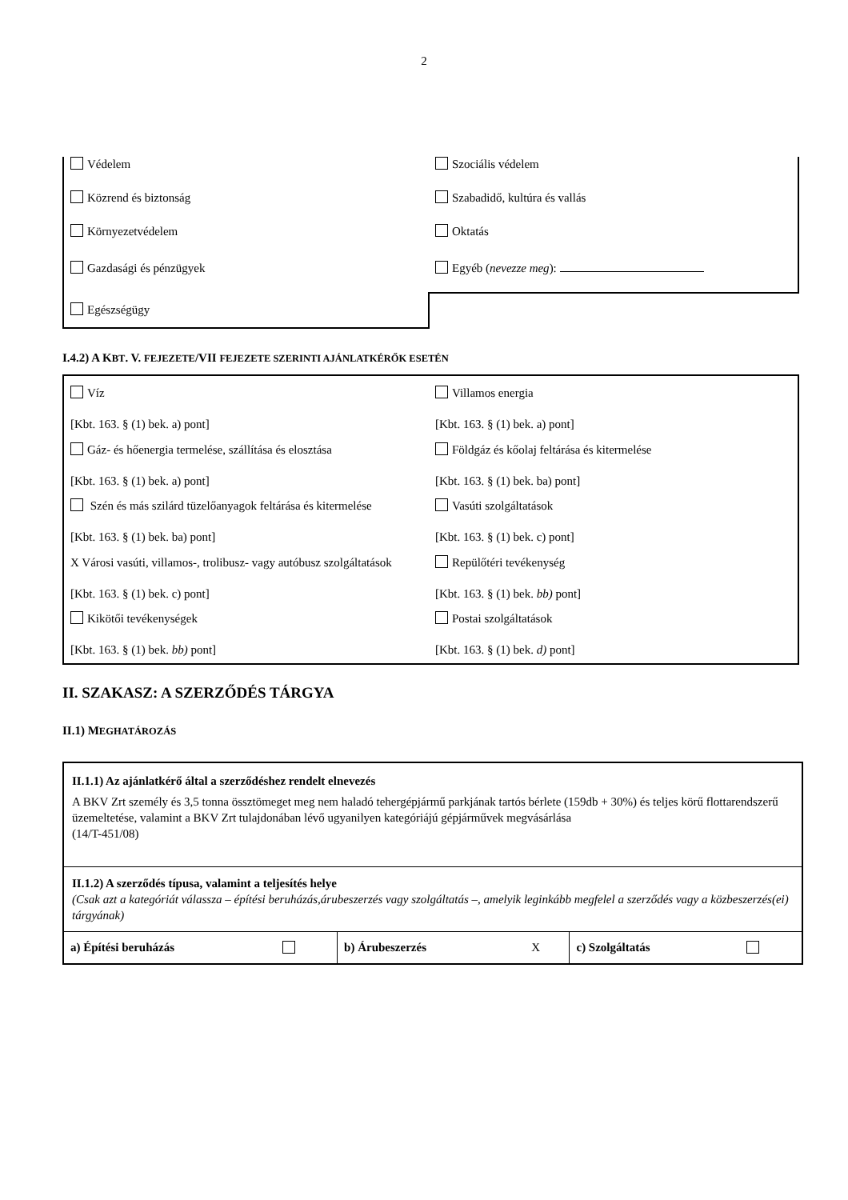2
| Védelem | Szociális védelem |
| Közrend és biztonság | Szabadidő, kultúra és vallás |
| Környezetvédelem | Oktatás |
| Gazdasági és pénzügyek | Egyéb ( nevezze meg ): |
| Egészségügy | |
I.4.2) A KBT. V. FEJEZETE/VII FEJEZETE SZERINTI AJÁNLATKÉRŐK ESETÉN
| Víz [Kbt. 163. § (1) bek. a) pont] | Villamos energia [Kbt. 163. § (1) bek. a) pont] |
| Gáz- és hőenergia termelése, szállítása és elosztása [Kbt. 163. § (1) bek. a) pont] | Földgáz és kőolaj feltárása és kitermelése [Kbt. 163. § (1) bek. ba) pont] |
| Szén és más szilárd tüzelőanyagok feltárása és kitermelése [Kbt. 163. § (1) bek. ba) pont] | Vasúti szolgáltatások [Kbt. 163. § (1) bek. c) pont] |
| X Városi vasúti, villamos-, trolibusz- vagy autóbusz szolgáltatások [Kbt. 163. § (1) bek. c) pont] | Repülőtéri tevékenység [Kbt. 163. § (1) bek. bb) pont] |
| Kikötői tevékenységek [Kbt. 163. § (1) bek. bb) pont] | Postai szolgáltatások [Kbt. 163. § (1) bek. d) pont] |
II. SZAKASZ: A SZERZŐDÉS TÁRGYA
II.1) MEGHATÁROZÁS
| II.1.1) Az ajánlatkérő által a szerződéshez rendelt elnevezés A BKV Zrt személy és 3,5 tonna össztömeget meg nem haladó tehergépjármű parkjának tartós bérlete (159db + 30%) és teljes körű flottarendszerű üzemeltetése, valamint a BKV Zrt tulajdonában lévő ugyanilyen kategóriájú gépjárművek megvásárlása (14/T-451/08) | | | | | |
| II.1.2) A szerződés típusa, valamint a teljesítés helye (Csak azt a kategóriát válassza – építési beruházás,árubeszerzés vagy szolgáltatás –, amelyik leginkább megfelel a szerződés vagy a közbeszerzés(ei) tárgyának) | | | | | |
| a) Építési beruházás | | b) Árubeszerzés | X | c) Szolgáltatás | |